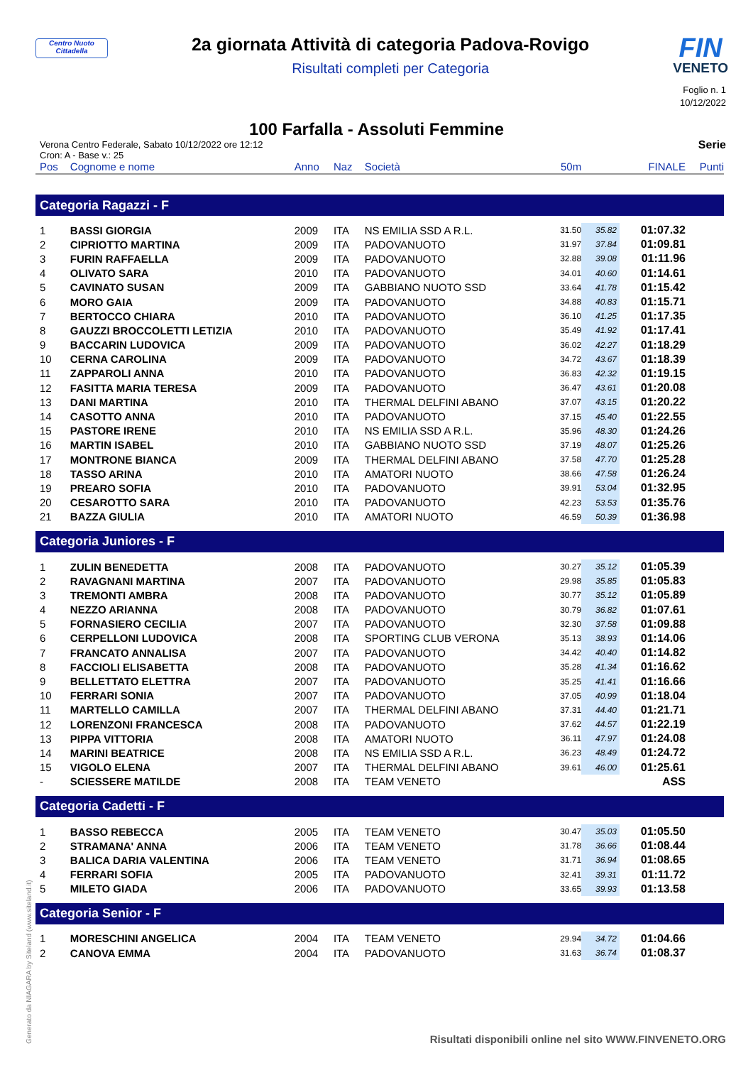Centro Nuoto Cittadella
2a giornata Attività di categoria Padova-Rovigo
Risultati completi per Categoria
FIN
VENETO
Foglio n. 1
10/12/2022
100 Farfalla - Assoluti Femmine
Verona Centro Federale, Sabato 10/12/2022 ore 12:12
Cron: A - Base v.: 25
Serie
| Pos | Cognome e nome | Anno | Naz | Società | 50m | | FINALE | Punti |
| --- | --- | --- | --- | --- | --- | --- | --- | --- |
| Categoria Ragazzi - F | | | | | | | | |
| 1 | BASSI GIORGIA | 2009 | ITA | NS EMILIA SSD A R.L. | 31.50 | 35.82 | 01:07.32 | |
| 2 | CIPRIOTTO MARTINA | 2009 | ITA | PADOVANUOTO | 31.97 | 37.84 | 01:09.81 | |
| 3 | FURIN RAFFAELLA | 2009 | ITA | PADOVANUOTO | 32.88 | 39.08 | 01:11.96 | |
| 4 | OLIVATO SARA | 2010 | ITA | PADOVANUOTO | 34.01 | 40.60 | 01:14.61 | |
| 5 | CAVINATO SUSAN | 2009 | ITA | GABBIANO NUOTO SSD | 33.64 | 41.78 | 01:15.42 | |
| 6 | MORO GAIA | 2009 | ITA | PADOVANUOTO | 34.88 | 40.83 | 01:15.71 | |
| 7 | BERTOCCO CHIARA | 2010 | ITA | PADOVANUOTO | 36.10 | 41.25 | 01:17.35 | |
| 8 | GAUZZI BROCCOLETTI LETIZIA | 2010 | ITA | PADOVANUOTO | 35.49 | 41.92 | 01:17.41 | |
| 9 | BACCARIN LUDOVICA | 2009 | ITA | PADOVANUOTO | 36.02 | 42.27 | 01:18.29 | |
| 10 | CERNA CAROLINA | 2009 | ITA | PADOVANUOTO | 34.72 | 43.67 | 01:18.39 | |
| 11 | ZAPPAROLI ANNA | 2010 | ITA | PADOVANUOTO | 36.83 | 42.32 | 01:19.15 | |
| 12 | FASITTA MARIA TERESA | 2009 | ITA | PADOVANUOTO | 36.47 | 43.61 | 01:20.08 | |
| 13 | DANI MARTINA | 2010 | ITA | THERMAL DELFINI ABANO | 37.07 | 43.15 | 01:20.22 | |
| 14 | CASOTTO ANNA | 2010 | ITA | PADOVANUOTO | 37.15 | 45.40 | 01:22.55 | |
| 15 | PASTORE IRENE | 2010 | ITA | NS EMILIA SSD A R.L. | 35.96 | 48.30 | 01:24.26 | |
| 16 | MARTIN ISABEL | 2010 | ITA | GABBIANO NUOTO SSD | 37.19 | 48.07 | 01:25.26 | |
| 17 | MONTRONE BIANCA | 2009 | ITA | THERMAL DELFINI ABANO | 37.58 | 47.70 | 01:25.28 | |
| 18 | TASSO ARINA | 2010 | ITA | AMATORI NUOTO | 38.66 | 47.58 | 01:26.24 | |
| 19 | PREARO SOFIA | 2010 | ITA | PADOVANUOTO | 39.91 | 53.04 | 01:32.95 | |
| 20 | CESAROTTO SARA | 2010 | ITA | PADOVANUOTO | 42.23 | 53.53 | 01:35.76 | |
| 21 | BAZZA GIULIA | 2010 | ITA | AMATORI NUOTO | 46.59 | 50.39 | 01:36.98 | |
| Categoria Juniores - F | | | | | | | | |
| 1 | ZULIN BENEDETTA | 2008 | ITA | PADOVANUOTO | 30.27 | 35.12 | 01:05.39 | |
| 2 | RAVAGNANI MARTINA | 2007 | ITA | PADOVANUOTO | 29.98 | 35.85 | 01:05.83 | |
| 3 | TREMONTI AMBRA | 2008 | ITA | PADOVANUOTO | 30.77 | 35.12 | 01:05.89 | |
| 4 | NEZZO ARIANNA | 2008 | ITA | PADOVANUOTO | 30.79 | 36.82 | 01:07.61 | |
| 5 | FORNASIERO CECILIA | 2007 | ITA | PADOVANUOTO | 32.30 | 37.58 | 01:09.88 | |
| 6 | CERPELLONI LUDOVICA | 2008 | ITA | SPORTING CLUB VERONA | 35.13 | 38.93 | 01:14.06 | |
| 7 | FRANCATO ANNALISA | 2007 | ITA | PADOVANUOTO | 34.42 | 40.40 | 01:14.82 | |
| 8 | FACCIOLI ELISABETTA | 2008 | ITA | PADOVANUOTO | 35.28 | 41.34 | 01:16.62 | |
| 9 | BELLETTATO ELETTRA | 2007 | ITA | PADOVANUOTO | 35.25 | 41.41 | 01:16.66 | |
| 10 | FERRARI SONIA | 2007 | ITA | PADOVANUOTO | 37.05 | 40.99 | 01:18.04 | |
| 11 | MARTELLO CAMILLA | 2007 | ITA | THERMAL DELFINI ABANO | 37.31 | 44.40 | 01:21.71 | |
| 12 | LORENZONI FRANCESCA | 2008 | ITA | PADOVANUOTO | 37.62 | 44.57 | 01:22.19 | |
| 13 | PIPPA VITTORIA | 2008 | ITA | AMATORI NUOTO | 36.11 | 47.97 | 01:24.08 | |
| 14 | MARINI BEATRICE | 2008 | ITA | NS EMILIA SSD A R.L. | 36.23 | 48.49 | 01:24.72 | |
| 15 | VIGOLO ELENA | 2007 | ITA | THERMAL DELFINI ABANO | 39.61 | 46.00 | 01:25.61 | |
| - | SCIESSERE MATILDE | 2008 | ITA | TEAM VENETO | | | ASS | |
| Categoria Cadetti - F | | | | | | | | |
| 1 | BASSO REBECCA | 2005 | ITA | TEAM VENETO | 30.47 | 35.03 | 01:05.50 | |
| 2 | STRAMANA' ANNA | 2006 | ITA | TEAM VENETO | 31.78 | 36.66 | 01:08.44 | |
| 3 | BALICA DARIA VALENTINA | 2006 | ITA | TEAM VENETO | 31.71 | 36.94 | 01:08.65 | |
| 4 | FERRARI SOFIA | 2005 | ITA | PADOVANUOTO | 32.41 | 39.31 | 01:11.72 | |
| 5 | MILETO GIADA | 2006 | ITA | PADOVANUOTO | 33.65 | 39.93 | 01:13.58 | |
| Categoria Senior - F | | | | | | | | |
| 1 | MORESCHINI ANGELICA | 2004 | ITA | TEAM VENETO | 29.94 | 34.72 | 01:04.66 | |
| 2 | CANOVA EMMA | 2004 | ITA | PADOVANUOTO | 31.63 | 36.74 | 01:08.37 | |
Generato da NIAGARA by Siteland (www.siteland.it)
Risultati disponibili online nel sito WWW.FINVENETO.ORG